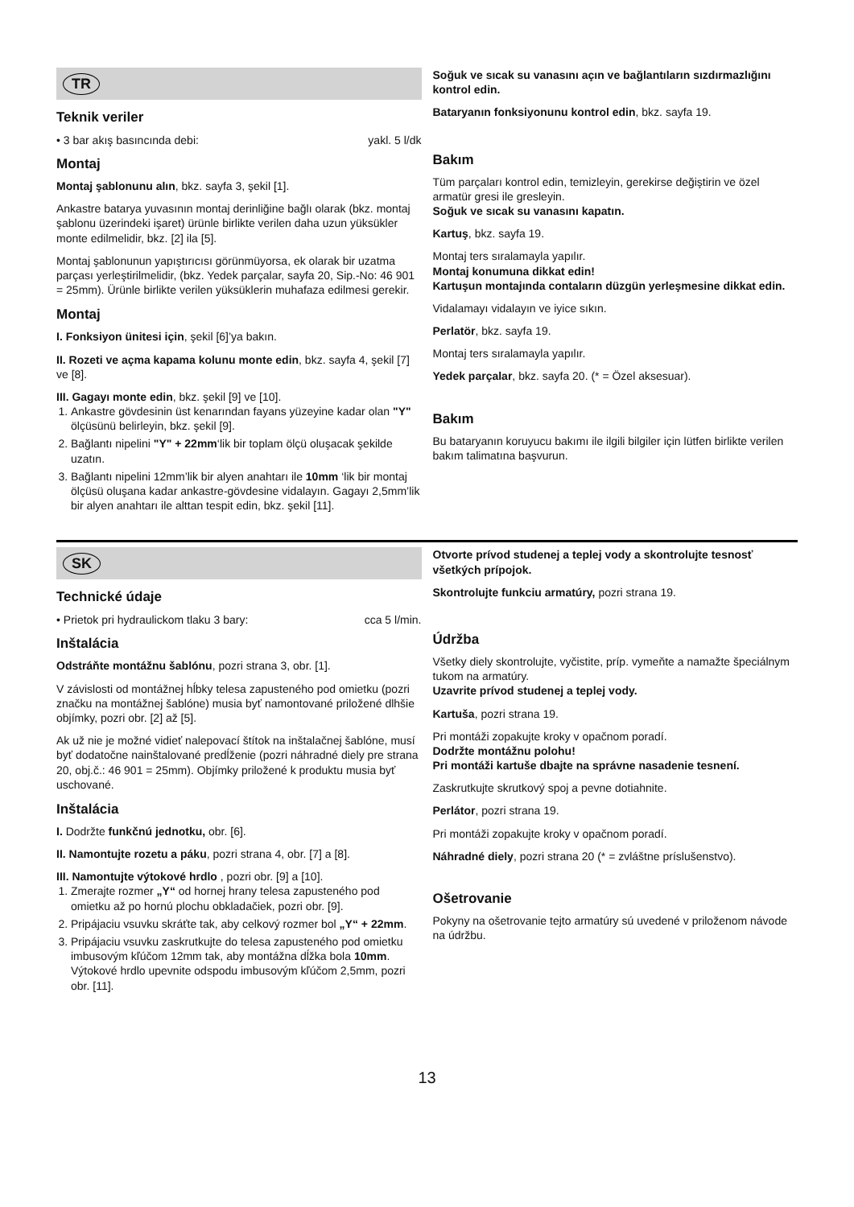TR
Teknik veriler
• 3 bar akış basıncında debi: yakl. 5 l/dk
Montaj
Montaj şablonunu alın, bkz. sayfa 3, şekil [1].
Ankastre batarya yuvasının montaj derinliğine bağlı olarak (bkz. montaj şablonu üzerindeki işaret) ürünle birlikte verilen daha uzun yüksükler monte edilmelidir, bkz. [2] ila [5].
Montaj şablonunun yapıştırıcısı görünmüyorsa, ek olarak bir uzatma parçası yerleştirilmelidir, (bkz. Yedek parçalar, sayfa 20, Sip.-No: 46 901 = 25mm). Ürünle birlikte verilen yüksüklerin muhafaza edilmesi gerekir.
Montaj
I. Fonksiyon ünitesi için, şekil [6]’ya bakın.
II. Rozeti ve açma kapama kolunu monte edin, bkz. sayfa 4, şekil [7] ve [8].
III. Gagayı monte edin, bkz. şekil [9] ve [10].
1. Ankastre gövdesinin üst kenarından fayans yüzeyine kadar olan "Y" ölçüsünü belirleyin, bkz. şekil [9].
2. Bağlantı nipelini "Y" + 22mm‘lik bir toplam ölçü oluşacak şekilde uzatın.
3. Bağlantı nipelini 12mm’lik bir alyen anahtarı ile 10mm ‘lik bir montaj ölçüsü oluşana kadar ankastre-gövdesine vidalayın. Gagayı 2,5mm’lik bir alyen anahtarı ile alttan tespit edin, bkz. şekil [11].
Soğuk ve sıcak su vanasını açın ve bağlantıların sızdırmazlığını kontrol edin.
Bataryanın fonksiyonunu kontrol edin, bkz. sayfa 19.
Bakım
Tüm parçaları kontrol edin, temizleyin, gerekirse değiştirin ve özel armatür gresi ile gresleyin.
Soğuk ve sıcak su vanasını kapatın.
Kartuş, bkz. sayfa 19.
Montaj ters sıralamayla yapılır.
Montaj konumuna dikkat edin!
Kartuşun montajında contaların düzgün yerleşmesine dikkat edin.
Vidalamayı vidalayın ve iyice sıkın.
Perlatör, bkz. sayfa 19.
Montaj ters sıralamayla yapılır.
Yedek parçalar, bkz. sayfa 20. (* = Özel aksesuar).
Bakım
Bu bataryanın koruyucu bakımı ile ilgili bilgiler için lütfen birlikte verilen bakım talimatına başvurun.
SK
Technické údaje
• Prietok pri hydraulickom tlaku 3 bary: cca 5 l/min.
Inštalácia
Odstráňte montážnu šablónu, pozri strana 3, obr. [1].
V závislosti od montážnej hĺbky telesa zapusteného pod omietku (pozri značku na montážnej šablóne) musia byť namontované priložené dlhšie objímky, pozri obr. [2] až [5].
Ak už nie je možné vidieť nalepovací štítok na inštalačnej šablóne, musí byť dodatočne nainštalované predĺženie (pozri náhradné diely pre strana 20, obj.č.: 46 901 = 25mm). Objímky priložené k produktu musia byť uschované.
Inštalácia
I. Dodržte funkčnú jednotku, obr. [6].
II. Namontujte rozetu a páku, pozri strana 4, obr. [7] a [8].
III. Namontujte výtokové hrdlo , pozri obr. [9] a [10].
1. Zmerajte rozmer „Y“ od hornej hrany telesa zapusteného pod omietku až po hornú plochu obkladačiek, pozri obr. [9].
2. Pripájaciu vsuvku skráťte tak, aby celkový rozmer bol „Y“ + 22mm.
3. Pripájaciu vsuvku zaskrutkujte do telesa zapusteného pod omietku imbusovým kľúčom 12mm tak, aby montážna dĺžka bola 10mm. Výtokové hrdlo upevnite odspodu imbusovým kľúčom 2,5mm, pozri obr. [11].
Otvorte prívod studenej a teplej vody a skontrolujte tesnosť všetkých prípojok.
Skontrolujte funkciu armatúry, pozri strana 19.
Údržba
Všetky diely skontrolujte, vyčistite, príp. vymeňte a namažte špeciálnym tukom na armatúry.
Uzavrite prívod studenej a teplej vody.
Kartuša, pozri strana 19.
Pri montáži zopakujte kroky v opačnom poradí.
Dodržte montážnu polohu!
Pri montáži kartuše dbajte na správne nasadenie tesnení.
Zaskrutkujte skrutkový spoj a pevne dotiahnite.
Perlátor, pozri strana 19.
Pri montáži zopakujte kroky v opačnom poradí.
Náhradné diely, pozri strana 20 (* = zvláštne príslušenstvo).
Ošetrovanie
Pokyny na ošetrovanie tejto armatúry sú uvedené v priloženom návode na údržbu.
13